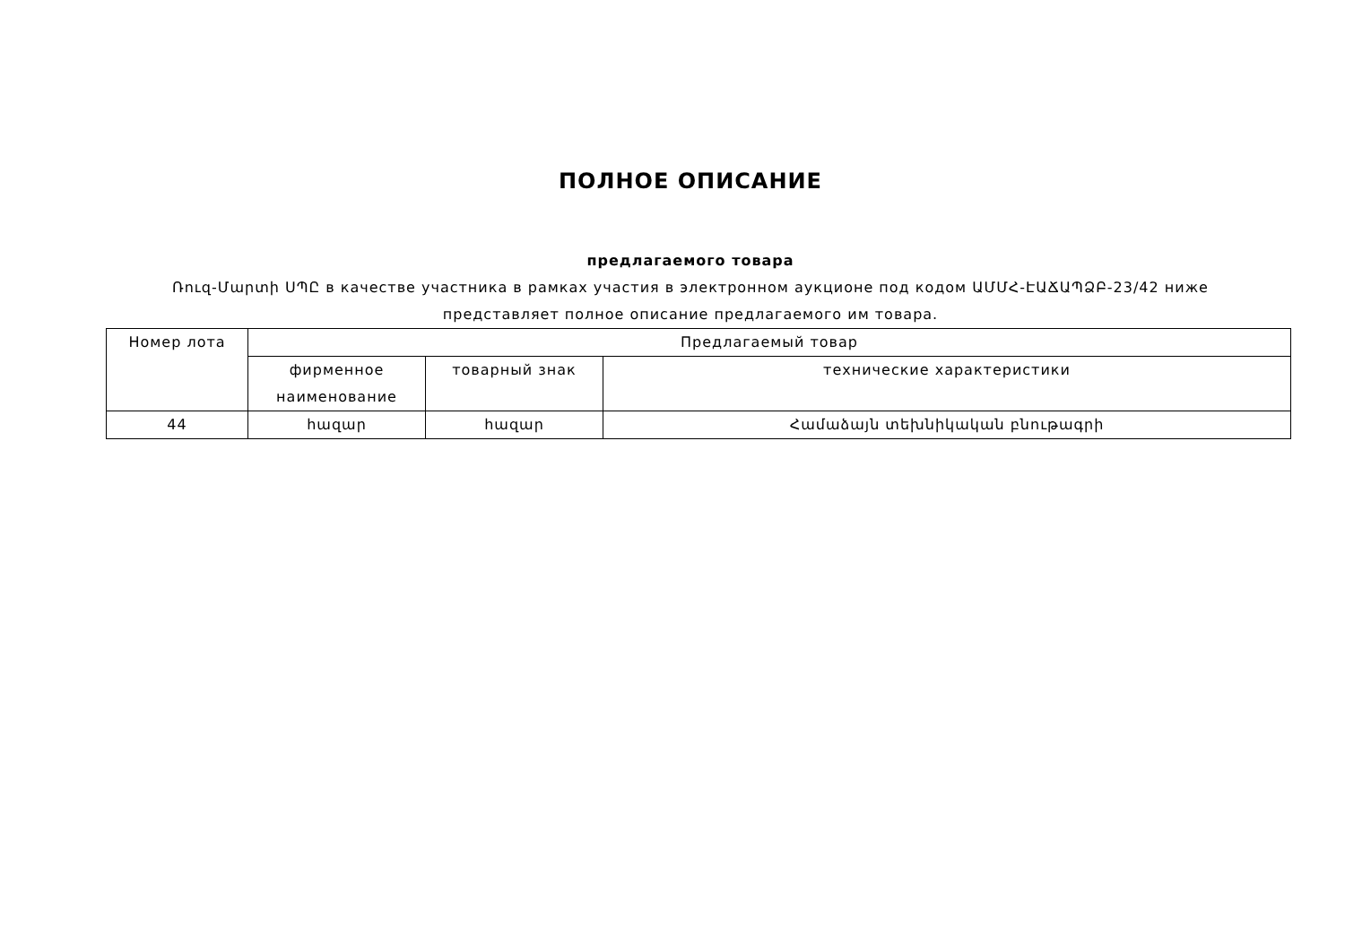ПОЛНОЕ ОПИСАНИЕ
предлагаемого товара
Ռուզ-Մարտի ՍՊԸ в качестве участника в рамках участия в электронном аукционе под кодом ԱՄՄՀ-ԷԱՃԱՊՁԲ-23/42 ниже
представляет полное описание предлагаемого им товара.
| Номер лота | Предлагаемый товар | | |
| --- | --- | --- | --- |
| | фирменное наименование | товарный знак | технические характеристики |
| 44 | հազար | հազար | Համաձայն տեխնիկական բնութագրի |